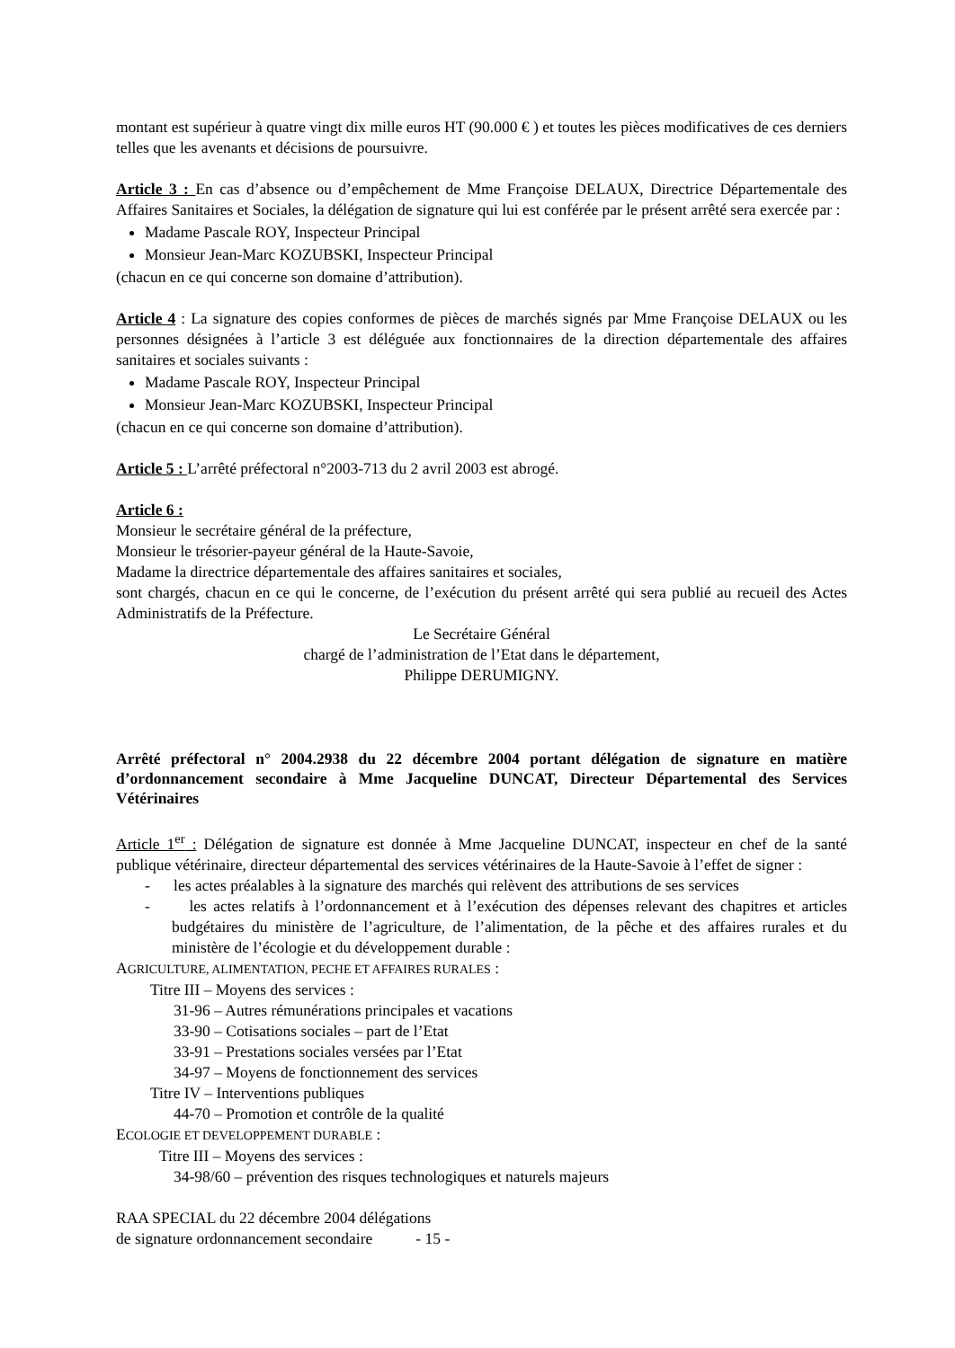montant est supérieur à quatre vingt dix mille euros HT (90.000 € ) et toutes les pièces modificatives de ces derniers telles que les avenants et décisions de poursuivre.
Article 3 : En cas d’absence ou d’empêchement de Mme Françoise DELAUX, Directrice Départementale des Affaires Sanitaires et Sociales, la délégation de signature qui lui est conférée par le présent arrêté sera exercée par :
Madame Pascale ROY, Inspecteur Principal
Monsieur Jean-Marc KOZUBSKI, Inspecteur Principal
(chacun en ce qui concerne son domaine d’attribution).
Article 4 : La signature des copies conformes de pièces de marchés signés par Mme Françoise DELAUX ou les personnes désignées à l’article 3 est déléguée aux fonctionnaires de la direction départementale des affaires sanitaires et sociales suivants :
Madame Pascale ROY, Inspecteur Principal
Monsieur Jean-Marc KOZUBSKI, Inspecteur Principal
(chacun en ce qui concerne son domaine d’attribution).
Article 5 : L’arrêté préfectoral n°2003-713 du 2 avril 2003 est abrogé.
Article 6 :
Monsieur le secrétaire général de la préfecture,
Monsieur le trésorier-payeur général de la Haute-Savoie,
Madame la directrice départementale des affaires sanitaires et sociales,
sont chargés, chacun en ce qui le concerne, de l’exécution du présent arrêté qui sera publié au recueil des Actes Administratifs de la Préfecture.
Le Secrétaire Général
chargé de l’administration de l’Etat dans le département,
Philippe DERUMIGNY.
Arrêté préfectoral n° 2004.2938 du 22 décembre 2004 portant délégation de signature en matière d’ordonnancement secondaire à Mme Jacqueline DUNCAT, Directeur Départemental des Services Vétérinaires
Article 1<sup>er</sup> : Délégation de signature est donnée à Mme Jacqueline DUNCAT, inspecteur en chef de la santé publique vétérinaire, directeur départemental des services vétérinaires de la Haute-Savoie à l’effet de signer :
- les actes préalables à la signature des marchés qui relèvent des attributions de ses services
- les actes relatifs à l’ordonnancement et à l’exécution des dépenses relevant des chapitres et articles budgétaires du ministère de l’agriculture, de l’alimentation, de la pêche et des affaires rurales et du ministère de l’écologie et du développement durable :
AGRICULTURE, ALIMENTATION, PECHE ET AFFAIRES RURALES :
Titre III – Moyens des services :
31-96 – Autres rémunérations principales et vacations
33-90 – Cotisations sociales – part de l’Etat
33-91 – Prestations sociales versées par l’Etat
34-97 – Moyens de fonctionnement des services
Titre IV – Interventions publiques
44-70 – Promotion et contrôle de la qualité
ECOLOGIE ET DEVELOPPEMENT DURABLE :
Titre III – Moyens des services :
34-98/60 – prévention des risques technologiques et naturels majeurs
RAA SPECIAL du 22 décembre 2004 délégations
de signature ordonnancement secondaire - 15 -